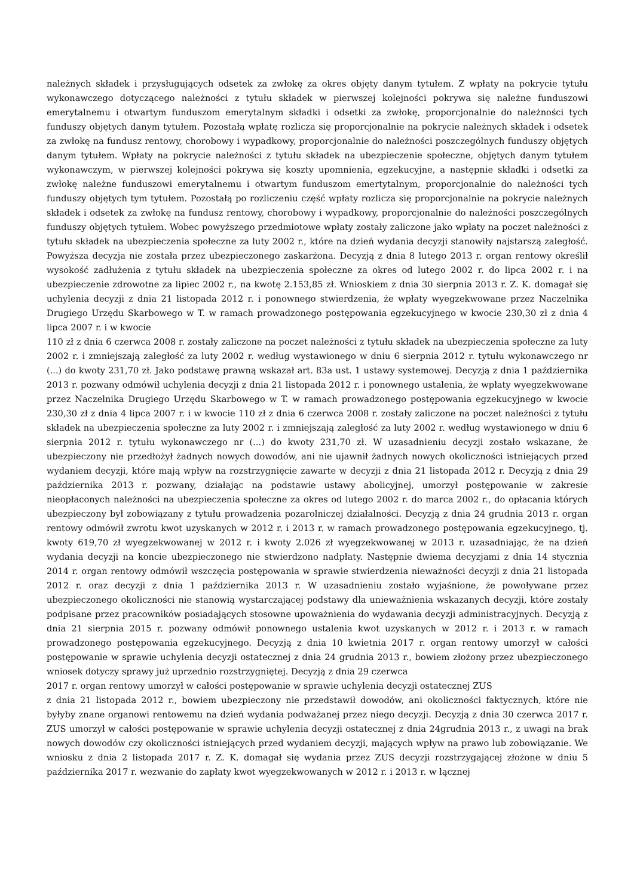należnych składek i przysługujących odsetek za zwłokę za okres objęty danym tytułem. Z wpłaty na pokrycie tytułu wykonawczego dotyczącego należności z tytułu składek w pierwszej kolejności pokrywa się należne funduszowi emerytalnemu i otwartym funduszom emerytalnym składki i odsetki za zwłokę, proporcjonalnie do należności tych funduszy objętych danym tytułem. Pozostałą wpłatę rozlicza się proporcjonalnie na pokrycie należnych składek i odsetek za zwłokę na fundusz rentowy, chorobowy i wypadkowy, proporcjonalnie do należności poszczególnych funduszy objętych danym tytułem. Wpłaty na pokrycie należności z tytułu składek na ubezpieczenie społeczne, objętych danym tytułem wykonawczym, w pierwszej kolejności pokrywa się koszty upomnienia, egzekucyjne, a następnie składki i odsetki za zwłokę należne funduszowi emerytalnemu i otwartym funduszom emertytalnym, proporcjonalnie do należności tych funduszy objętych tym tytułem. Pozostałą po rozliczeniu część wpłaty rozlicza się proporcjonalnie na pokrycie należnych składek i odsetek za zwłokę na fundusz rentowy, chorobowy i wypadkowy, proporcjonalnie do należności poszczególnych funduszy objętych tytułem. Wobec powyższego przedmiotowe wpłaty zostały zaliczone jako wpłaty na poczet należności z tytułu składek na ubezpieczenia społeczne za luty 2002 r., które na dzień wydania decyzji stanowiły najstarszą zaległość. Powyższa decyzja nie została przez ubezpieczonego zaskarżona. Decyzją z dnia 8 lutego 2013 r. organ rentowy określił wysokość zadłużenia z tytułu składek na ubezpieczenia społeczne za okres od lutego 2002 r. do lipca 2002 r. i na ubezpieczenie zdrowotne za lipiec 2002 r., na kwotę 2.153,85 zł. Wnioskiem z dnia 30 sierpnia 2013 r. Z. K. domagał się uchylenia decyzji z dnia 21 listopada 2012 r. i ponownego stwierdzenia, że wpłaty wyegzekwowane przez Naczelnika Drugiego Urzędu Skarbowego w T. w ramach prowadzonego postępowania egzekucyjnego w kwocie 230,30 zł z dnia 4 lipca 2007 r. i w kwocie
110 zł z dnia 6 czerwca 2008 r. zostały zaliczone na poczet należności z tytułu składek na ubezpieczenia społeczne za luty 2002 r. i zmniejszają zaległość za luty 2002 r. według wystawionego w dniu 6 sierpnia 2012 r. tytułu wykonawczego nr (...) do kwoty 231,70 zł. Jako podstawę prawną wskazał art. 83a ust. 1 ustawy systemowej. Decyzją z dnia 1 października 2013 r. pozwany odmówił uchylenia decyzji z dnia 21 listopada 2012 r. i ponownego ustalenia, że wpłaty wyegzekwowane przez Naczelnika Drugiego Urzędu Skarbowego w T. w ramach prowadzonego postępowania egzekucyjnego w kwocie 230,30 zł z dnia 4 lipca 2007 r. i w kwocie 110 zł z dnia 6 czerwca 2008 r. zostały zaliczone na poczet należności z tytułu składek na ubezpieczenia społeczne za luty 2002 r. i zmniejszają zaległość za luty 2002 r. według wystawionego w dniu 6 sierpnia 2012 r. tytułu wykonawczego nr (...) do kwoty 231,70 zł. W uzasadnieniu decyzji zostało wskazane, że ubezpieczony nie przedłożył żadnych nowych dowodów, ani nie ujawnił żadnych nowych okoliczności istniejących przed wydaniem decyzji, które mają wpływ na rozstrzygnięcie zawarte w decyzji z dnia 21 listopada 2012 r. Decyzją z dnia 29 października 2013 r. pozwany, działając na podstawie ustawy abolicyjnej, umorzył postępowanie w zakresie nieopłaconych należności na ubezpieczenia społeczne za okres od lutego 2002 r. do marca 2002 r., do opłacania których ubezpieczony był zobowiązany z tytułu prowadzenia pozarolniczej działalności. Decyzją z dnia 24 grudnia 2013 r. organ rentowy odmówił zwrotu kwot uzyskanych w 2012 r. i 2013 r. w ramach prowadzonego postępowania egzekucyjnego, tj. kwoty 619,70 zł wyegzekwowanej w 2012 r. i kwoty 2.026 zł wyegzekwowanej w 2013 r. uzasadniając, że na dzień wydania decyzji na koncie ubezpieczonego nie stwierdzono nadpłaty. Następnie dwiema decyzjami z dnia 14 stycznia 2014 r. organ rentowy odmówił wszczęcia postępowania w sprawie stwierdzenia nieważności decyzji z dnia 21 listopada 2012 r. oraz decyzji z dnia 1 października 2013 r. W uzasadnieniu zostało wyjaśnione, że powoływane przez ubezpieczonego okoliczności nie stanowią wystarczającej podstawy dla unieważnienia wskazanych decyzji, które zostały podpisane przez pracowników posiadających stosowne upoważnienia do wydawania decyzji administracyjnych. Decyzją z dnia 21 sierpnia 2015 r. pozwany odmówił ponownego ustalenia kwot uzyskanych w 2012 r. i 2013 r. w ramach prowadzonego postępowania egzekucyjnego. Decyzją z dnia 10 kwietnia 2017 r. organ rentowy umorzył w całości postępowanie w sprawie uchylenia decyzji ostatecznej z dnia 24 grudnia 2013 r., bowiem złożony przez ubezpieczonego wniosek dotyczy sprawy już uprzednio rozstrzygniętej. Decyzją z dnia 29 czerwca
2017 r. organ rentowy umorzył w całości postępowanie w sprawie uchylenia decyzji ostatecznej ZUS
z dnia 21 listopada 2012 r., bowiem ubezpieczony nie przedstawił dowodów, ani okoliczności faktycznych, które nie byłyby znane organowi rentowemu na dzień wydania podważanej przez niego decyzji. Decyzją z dnia 30 czerwca 2017 r. ZUS umorzył w całości postępowanie w sprawie uchylenia decyzji ostatecznej z dnia 24grudnia 2013 r., z uwagi na brak nowych dowodów czy okoliczności istniejących przed wydaniem decyzji, mających wpływ na prawo lub zobowiązanie. We wniosku z dnia 2 listopada 2017 r. Z. K. domagał się wydania przez ZUS decyzji rozstrzygającej złożone w dniu 5 października 2017 r. wezwanie do zapłaty kwot wyegzekwowanych w 2012 r. i 2013 r. w łącznej